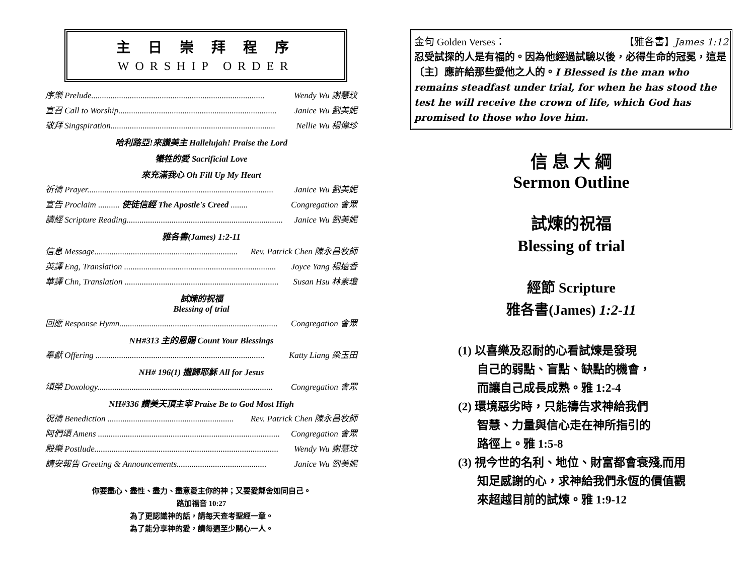主 日 崇 拜 程 序
WORSHIP ORDER
序樂 Prelude................................................................................. Wendy Wu 謝慧玟
宣召 Call to Worship.......................................................................... Janice Wu 劉美妮
敬拜 Singspiration............................................................................. Nellie Wu 楊偉珍
哈利路亞!來讚美主 Hallelujah! Praise the Lord
犧牲的愛 Sacrificial Love
來充滿我心 Oh Fill Up My Heart
祈禱 Prayer....................................................................................... Janice Wu 劉美妮
宣告 Proclaim .......... 使徒信經 The Apostle's Creed ........ Congregation 會眾
讀經 Scripture Reading......................................................................... Janice Wu 劉美妮
雅各書(James) 1:2-11
信息 Message................................................................... Rev. Patrick Chen 陳永昌牧師
英譯 Eng, Translation ....................................................................... Joyce Yang 楊遠香
華譯 Chn, Translation ........................................................................ Susan Hsu 林素瓊
試煉的祝福
Blessing of trial
回應 Response Hymn.......................................................................... Congregation 會眾
NH#313 主的恩賜 Count Your Blessings
奉獻 Offering ............................................................................... Katty Liang 梁玉田
NH# 196(1) 攏歸耶穌 All for Jesus
頌榮 Doxology.................................................................................. Congregation 會眾
NH#336 讚美天頂主宰 Praise Be to God Most High
祝禱 Benediction ........................................................... Rev. Patrick Chen 陳永昌牧師
阿們頌 Amens ..................................................................................... Congregation 會眾
殿樂 Postlude...................................................................................... Wendy Wu 謝慧玟
請安報告 Greeting & Announcements.......................................... Janice Wu 劉美妮
你要盡心、盡性、盡力、盡意愛主你的神；又要愛鄰舍如同自己。
路加福音 10:27
為了更認識神的話，請每天查考聖經一章。
為了能分享神的愛，請每週至少關心一人。
金句 Golden Verses： 【雅各書】James 1:12
忍受試探的人是有福的。因為他經過試驗以後，必得生命的冠冕，這是〔主〕應許給那些愛他之人的。I Blessed is the man who remains steadfast under trial, for when he has stood the test he will receive the crown of life, which God has promised to those who love him.
信 息 大 綱
Sermon Outline
試煉的祝福
Blessing of trial
經節 Scripture
雅各書(James) 1:2-11
(1) 以喜樂及忍耐的心看試煉是發現
自己的弱點、盲點、缺點的機會，
而讓自己成長成熟。雅 1:2-4
(2) 環境惡劣時，只能禱告求神給我們
智慧、力量與信心走在神所指引的
路徑上。雅 1:5-8
(3) 視今世的名利、地位、財富都會衰殘,而用
知足感謝的心，求神給我們永恆的價值觀
來超越目前的試煉。雅 1:9-12